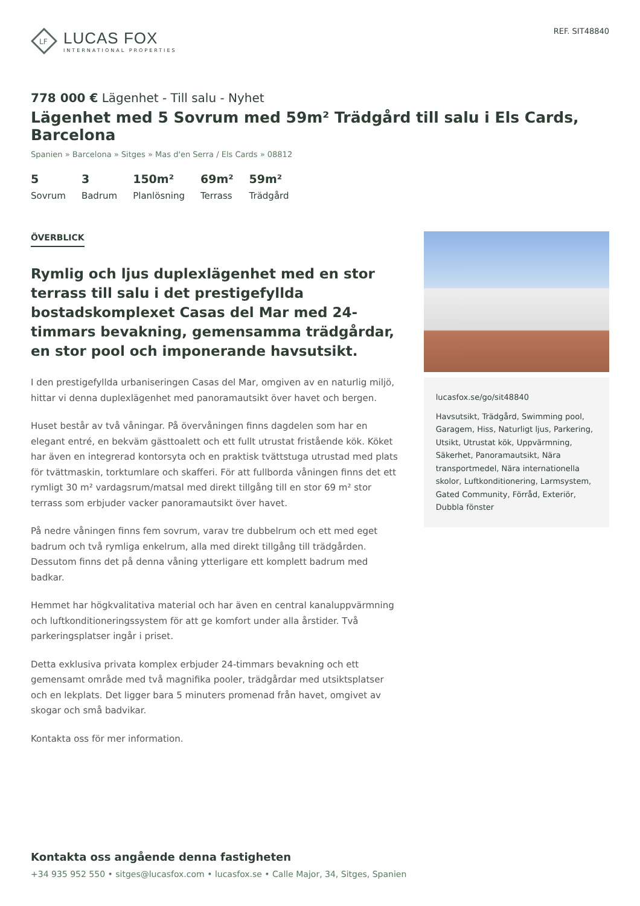LF
LUCAS FOX
INTERNATIONAL PROPERTIES
REF. SIT48840
778 000 € Lägenhet - Till salu - Nyhet
Lägenhet med 5 Sovrum med 59m² Trädgård till salu i Els Cards, Barcelona
Spanien » Barcelona » Sitges » Mas d'en Serra / Els Cards » 08812
5
Sovrum
3
Badrum
150m²
Planlösning
69m²
Terrass
59m²
Trädgård
ÖVERBLICK
Rymlig och ljus duplexlägenhet med en stor terrass till salu i det prestigefyllda bostadskomplexet Casas del Mar med 24-timmars bevakning, gemensamma trädgårdar, en stor pool och imponerande havsutsikt.
I den prestigefyllda urbaniseringen Casas del Mar, omgiven av en naturlig miljö, hittar vi denna duplexlägenhet med panoramautsikt över havet och bergen.
Huset består av två våningar. På övervåningen finns dagdelen som har en elegant entré, en bekväm gästtoalett och ett fullt utrustat fristående kök. Köket har även en integrerad kontorsyta och en praktisk tvättstuga utrustad med plats för tvättmaskin, torktumlare och skafferi. För att fullborda våningen finns det ett rymligt 30 m² vardagsrum/matsal med direkt tillgång till en stor 69 m² stor terrass som erbjuder vacker panoramautsikt över havet.
På nedre våningen finns fem sovrum, varav tre dubbelrum och ett med eget badrum och två rymliga enkelrum, alla med direkt tillgång till trädgården. Dessutom finns det på denna våning ytterligare ett komplett badrum med badkar.
Hemmet har högkvalitativa material och har även en central kanaluppvärmning och luftkonditioneringssystem för att ge komfort under alla årstider. Två parkeringsplatser ingår i priset.
Detta exklusiva privata komplex erbjuder 24-timmars bevakning och ett gemensamt område med två magnifika pooler, trädgårdar med utsiktsplatser och en lekplats. Det ligger bara 5 minuters promenad från havet, omgivet av skogar och små badvikar.
Kontakta oss för mer information.
lucasfox.se/go/sit48840
Havsutsikt, Trädgård, Swimming pool, Garagem, Hiss, Naturligt ljus, Parkering, Utsikt, Utrustat kök, Uppvärmning, Säkerhet, Panoramautsikt, Nära transportmedel, Nära internationella skolor, Luftkonditionering, Larmsystem, Gated Community, Förråd, Exteriör, Dubbla fönster
Kontakta oss angående denna fastigheten
+34 935 952 550 • sitges@lucasfox.com • lucasfox.se • Calle Major, 34, Sitges, Spanien